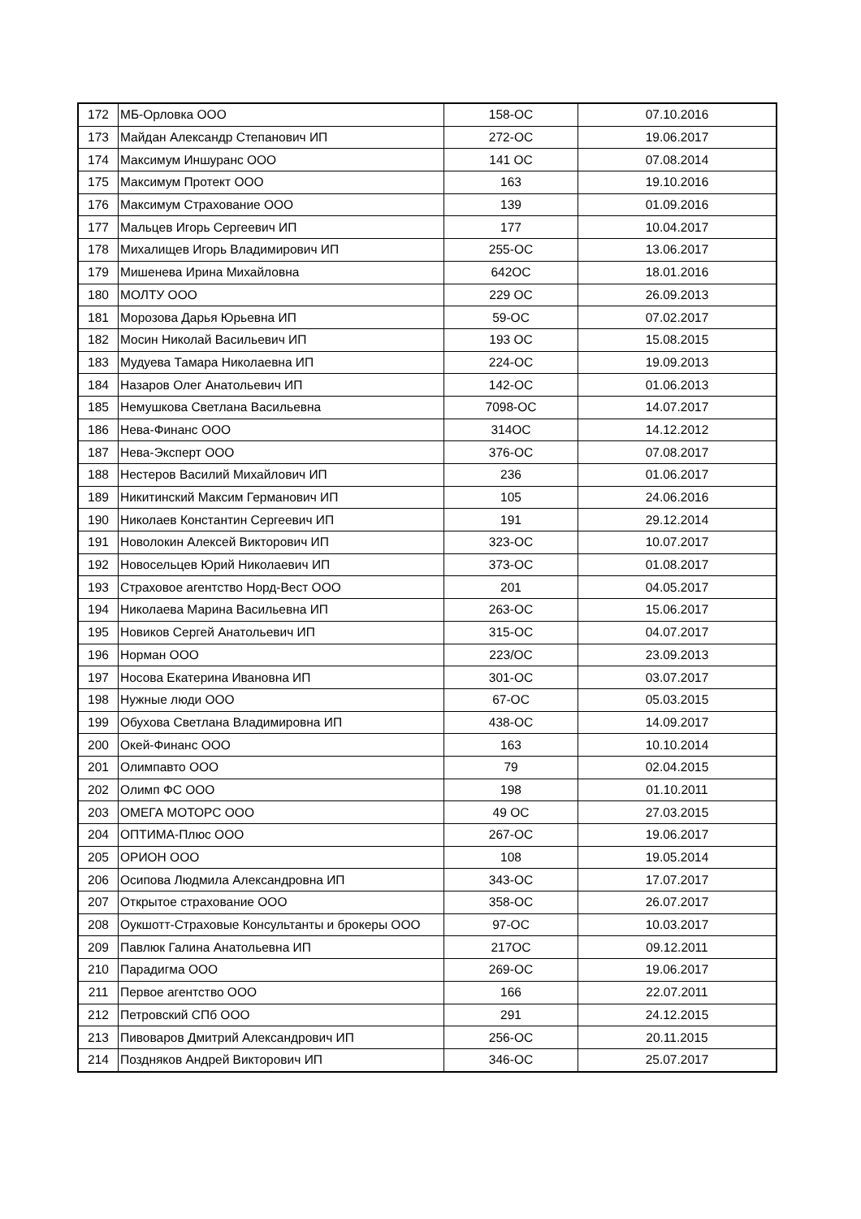| 172 | МБ-Орловка ООО | 158-ОС | 07.10.2016 |
| 173 | Майдан Александр Степанович ИП | 272-ОС | 19.06.2017 |
| 174 | Максимум Иншуранс ООО | 141 ОС | 07.08.2014 |
| 175 | Максимум Протект ООО | 163 | 19.10.2016 |
| 176 | Максимум Страхование ООО | 139 | 01.09.2016 |
| 177 | Мальцев Игорь Сергеевич ИП | 177 | 10.04.2017 |
| 178 | Михалищев Игорь Владимирович ИП | 255-ОС | 13.06.2017 |
| 179 | Мишенева Ирина Михайловна | 642ОС | 18.01.2016 |
| 180 | МОЛТУ ООО | 229 ОС | 26.09.2013 |
| 181 | Морозова Дарья Юрьевна ИП | 59-ОС | 07.02.2017 |
| 182 | Мосин Николай Васильевич ИП | 193 ОС | 15.08.2015 |
| 183 | Мудуева Тамара Николаевна ИП | 224-ОС | 19.09.2013 |
| 184 | Назаров Олег Анатольевич ИП | 142-ОС | 01.06.2013 |
| 185 | Немушкова Светлана Васильевна | 7098-ОС | 14.07.2017 |
| 186 | Нева-Финанс ООО | 314ОС | 14.12.2012 |
| 187 | Нева-Эксперт ООО | 376-ОС | 07.08.2017 |
| 188 | Нестеров Василий Михайлович ИП | 236 | 01.06.2017 |
| 189 | Никитинский Максим Германович ИП | 105 | 24.06.2016 |
| 190 | Николаев Константин Сергеевич ИП | 191 | 29.12.2014 |
| 191 | Новолокин Алексей Викторович ИП | 323-ОС | 10.07.2017 |
| 192 | Новосельцев Юрий Николаевич ИП | 373-ОС | 01.08.2017 |
| 193 | Страховое агентство Норд-Вест ООО | 201 | 04.05.2017 |
| 194 | Николаева Марина Васильевна ИП | 263-ОС | 15.06.2017 |
| 195 | Новиков Сергей Анатольевич ИП | 315-ОС | 04.07.2017 |
| 196 | Норман ООО | 223/ОС | 23.09.2013 |
| 197 | Носова Екатерина Ивановна ИП | 301-ОС | 03.07.2017 |
| 198 | Нужные люди ООО | 67-ОС | 05.03.2015 |
| 199 | Обухова Светлана Владимировна ИП | 438-ОС | 14.09.2017 |
| 200 | Окей-Финанс ООО | 163 | 10.10.2014 |
| 201 | Олимпавто ООО | 79 | 02.04.2015 |
| 202 | Олимп ФС ООО | 198 | 01.10.2011 |
| 203 | ОМЕГА МОТОРС ООО | 49 ОС | 27.03.2015 |
| 204 | ОПТИМА-Плюс ООО | 267-ОС | 19.06.2017 |
| 205 | ОРИОН ООО | 108 | 19.05.2014 |
| 206 | Осипова Людмила Александровна ИП | 343-ОС | 17.07.2017 |
| 207 | Открытое страхование ООО | 358-ОС | 26.07.2017 |
| 208 | Оукшотт-Страховые Консультанты и брокеры ООО | 97-ОС | 10.03.2017 |
| 209 | Павлюк Галина Анатольевна ИП | 217ОС | 09.12.2011 |
| 210 | Парадигма ООО | 269-ОС | 19.06.2017 |
| 211 | Первое агентство ООО | 166 | 22.07.2011 |
| 212 | Петровский СПб ООО | 291 | 24.12.2015 |
| 213 | Пивоваров Дмитрий Александрович ИП | 256-ОС | 20.11.2015 |
| 214 | Поздняков Андрей Викторович ИП | 346-ОС | 25.07.2017 |